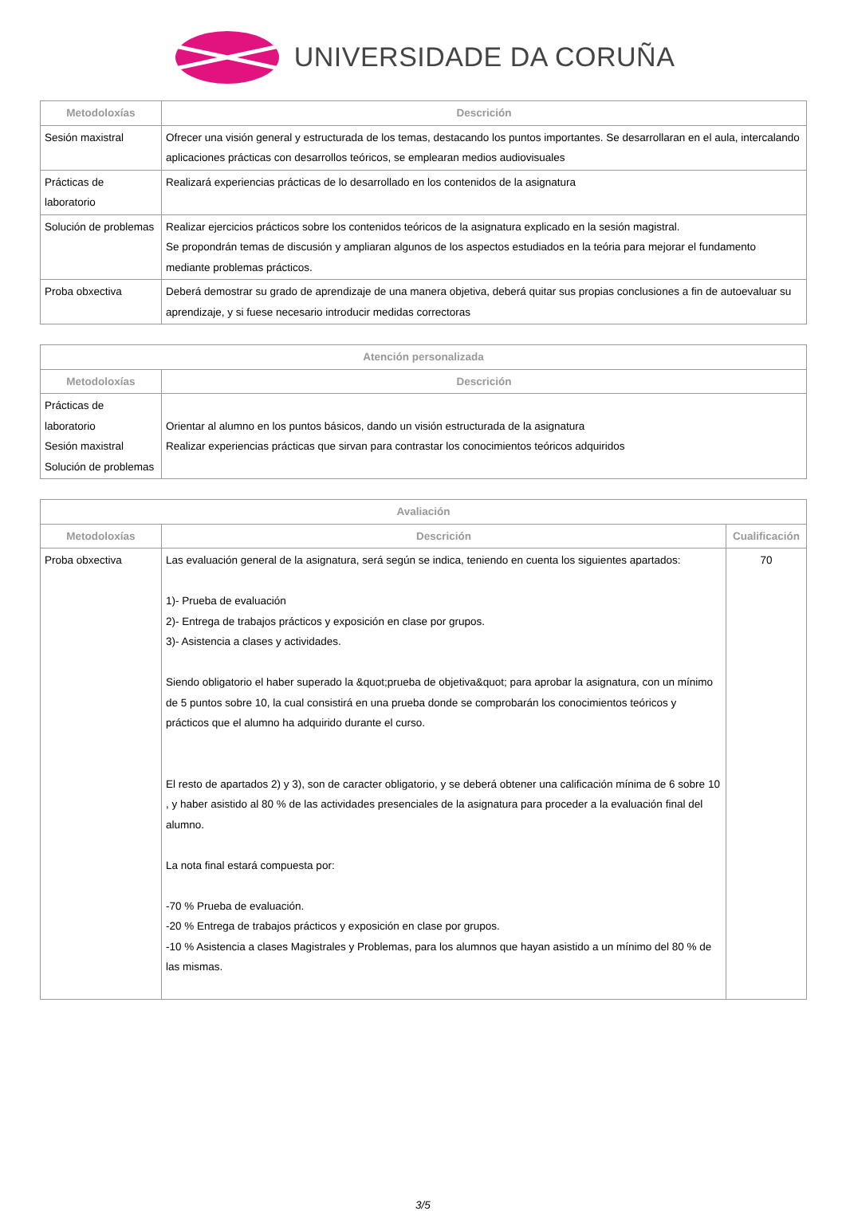UNIVERSIDADE DA CORUÑA
| Metodoloxías | Descrición |
| --- | --- |
| Sesión maxistral | Ofrecer una visión general y estructurada de los temas, destacando los puntos importantes. Se desarrollaran en el aula, intercalando aplicaciones prácticas con desarrollos teóricos, se emplearan medios audiovisuales |
| Prácticas de laboratorio | Realizará experiencias prácticas de lo desarrollado en los contenidos de la asignatura |
| Solución de problemas | Realizar ejercicios prácticos sobre los contenidos teóricos de la asignatura explicado en la sesión magistral. Se propondrán temas de discusión y ampliaran algunos de los aspectos estudiados en la teória para mejorar el fundamento mediante problemas prácticos. |
| Proba obxectiva | Deberá demostrar su grado de aprendizaje de una manera objetiva, deberá quitar sus propias conclusiones a fin de autoevaluar su aprendizaje, y si fuese necesario introducir medidas correctoras |
| Atención personalizada | |
| --- | --- |
| Metodoloxías | Descrición |
| Prácticas de laboratorio Sesión maxistral Solución de problemas | Orientar al alumno en los puntos básicos, dando un visión estructurada de la asignatura Realizar experiencias prácticas que sirvan para contrastar los conocimientos teóricos adquiridos |
| Avaliación | | |
| --- | --- | --- |
| Metodoloxías | Descrición | Cualificación |
| Proba obxectiva | Las evaluación general de la asignatura, será según se indica, teniendo en cuenta los siguientes apartados: 1)- Prueba de evaluación 2)- Entrega de trabajos prácticos y exposición en clase por grupos. 3)- Asistencia a clases y actividades. Siendo obligatorio el haber superado la &quot;prueba de objetiva&quot; para aprobar la asignatura, con un mínimo de 5 puntos sobre 10, la cual consistirá en una prueba donde se comprobarán los conocimientos teóricos y prácticos que el alumno ha adquirido durante el curso. El resto de apartados 2) y 3), son de caracter obligatorio, y se deberá obtener una calificación mínima de 6 sobre 10 , y haber asistido al 80 % de las actividades presenciales de la asignatura para proceder a la evaluación final del alumno. La nota final estará compuesta por: -70 % Prueba de evaluación. -20 % Entrega de trabajos prácticos y exposición en clase por grupos. -10 % Asistencia a clases Magistrales y Problemas, para los alumnos que hayan asistido a un mínimo del 80 % de las mismas. | 70 |
3/5